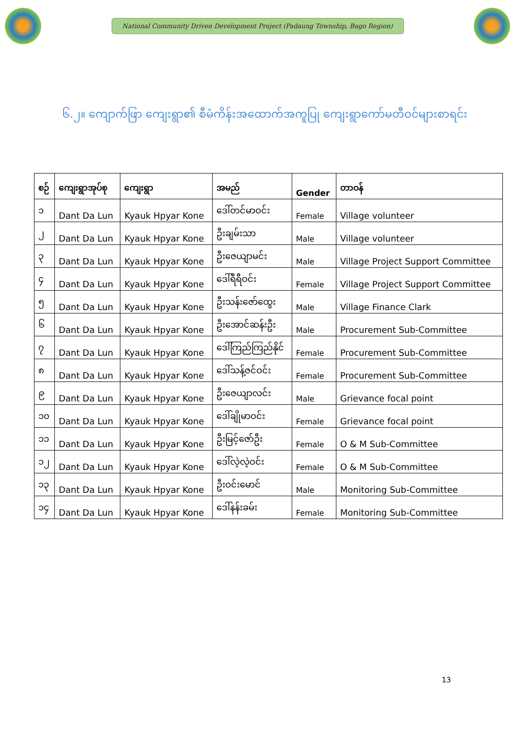National Community Driven Development Project (Padaung Township, Bago Region)
၆.၂။ ကျောက်ဖြာ ကျေးရွာ၏ စီမံကိန်းအထောက်အကူပြု ကျေးရွာကော်မတီဝင်များစာရင်း
| စဉ် | ကျေးရွာအုပ်စု | ကျေးရွာ | အမည် | Gender | တာဝန် |
| --- | --- | --- | --- | --- | --- |
| ၁ | Dant Da Lun | Kyauk Hpyar Kone | ဒေါ်တင်မာဝင်း | Female | Village volunteer |
| ၂ | Dant Da Lun | Kyauk Hpyar Kone | ဦးချမ်းသာ | Male | Village volunteer |
| ၃ | Dant Da Lun | Kyauk Hpyar Kone | ဦးဇေယျာမင်း | Male | Village Project Support Committee |
| ၄ | Dant Da Lun | Kyauk Hpyar Kone | ဒေါ်ရီရီဝင်း | Female | Village Project Support Committee |
| ၅ | Dant Da Lun | Kyauk Hpyar Kone | ဦးသန်းဇော်ထွေး | Male | Village Finance Clark |
| ၆ | Dant Da Lun | Kyauk Hpyar Kone | ဦးအောင်ဆန်းဦး | Male | Procurement Sub-Committee |
| ၇ | Dant Da Lun | Kyauk Hpyar Kone | ဒေါ်ကြည်ကြည်နိုင် | Female | Procurement Sub-Committee |
| ၈ | Dant Da Lun | Kyauk Hpyar Kone | ဒေါ်သန့်ဇင်ဝင်း | Female | Procurement Sub-Committee |
| ၉ | Dant Da Lun | Kyauk Hpyar Kone | ဦးဇေယျာလင်း | Male | Grievance focal point |
| ၁၀ | Dant Da Lun | Kyauk Hpyar Kone | ဒေါ်ချိုမာဝင်း | Female | Grievance focal point |
| ၁၁ | Dant Da Lun | Kyauk Hpyar Kone | ဦးမြင့်ဇော်ဦး | Female | O & M Sub-Committee |
| ၁၂ | Dant Da Lun | Kyauk Hpyar Kone | ဒေါ်လဲ့လဲ့ဝင်း | Female | O & M Sub-Committee |
| ၁၃ | Dant Da Lun | Kyauk Hpyar Kone | ဦးဝင်းမောင် | Male | Monitoring Sub-Committee |
| ၁၄ | Dant Da Lun | Kyauk Hpyar Kone | ဒေါ်နန်းခမ်း | Female | Monitoring Sub-Committee |
13